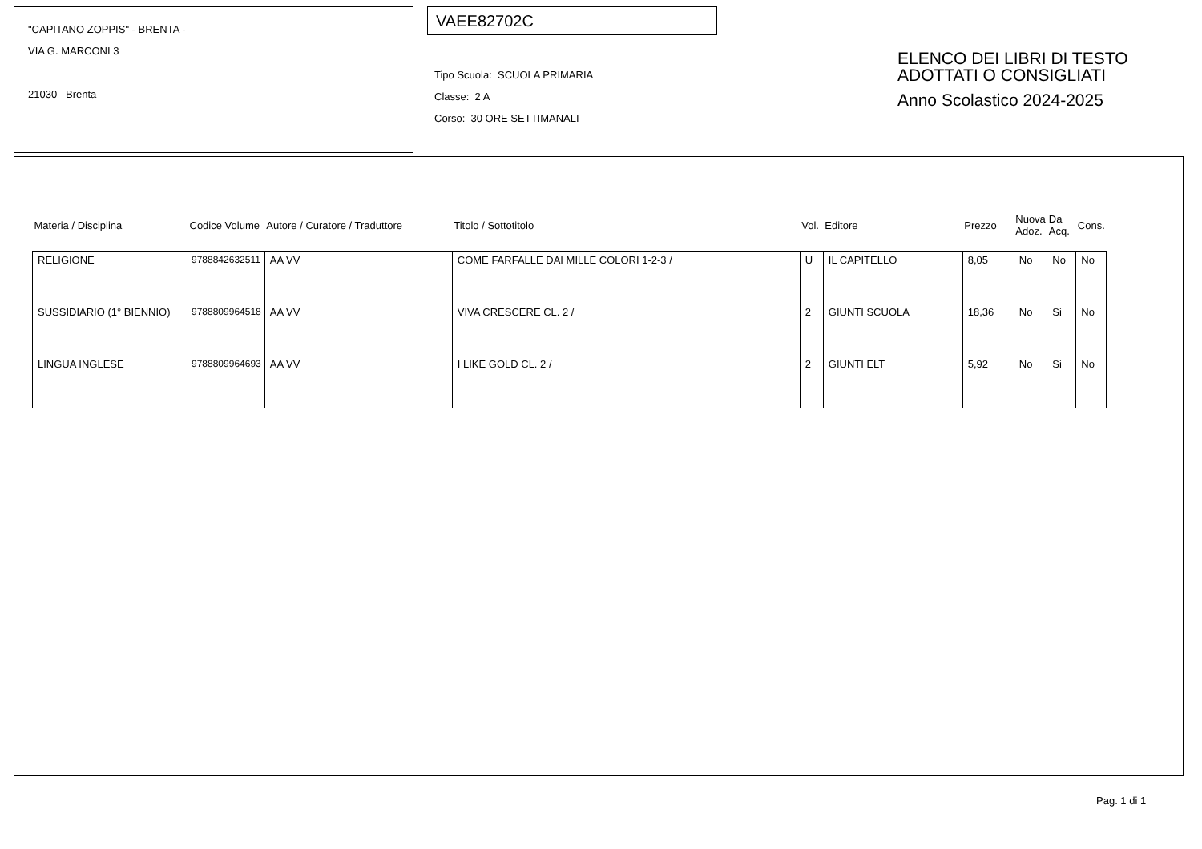"CAPITANO ZOPPIS" - BRENTA -
VIA G. MARCONI 3
21030 Brenta
VAEE82702C
Tipo Scuola: SCUOLA PRIMARIA
Classe: 2 A
Corso: 30 ORE SETTIMANALI
ELENCO DEI LIBRI DI TESTO
ADOTTATI O CONSIGLIATI
Anno Scolastico 2024-2025
| Materia / Disciplina | Codice Volume | Autore / Curatore / Traduttore | Titolo / Sottotitolo | Vol. | Editore | Prezzo | Nuova Adoz. | Da Acq. | Cons. |
| --- | --- | --- | --- | --- | --- | --- | --- | --- | --- |
| RELIGIONE | 9788842632511 | AA VV | COME FARFALLE DAI MILLE COLORI 1-2-3 / | U | IL CAPITELLO | 8,05 | No | No | No |
| SUSSIDIARIO (1° BIENNIO) | 9788809964518 | AA VV | VIVA CRESCERE CL. 2 / | 2 | GIUNTI SCUOLA | 18,36 | No | Si | No |
| LINGUA INGLESE | 9788809964693 | AA VV | I LIKE GOLD CL. 2 / | 2 | GIUNTI ELT | 5,92 | No | Si | No |
Pag. 1 di 1